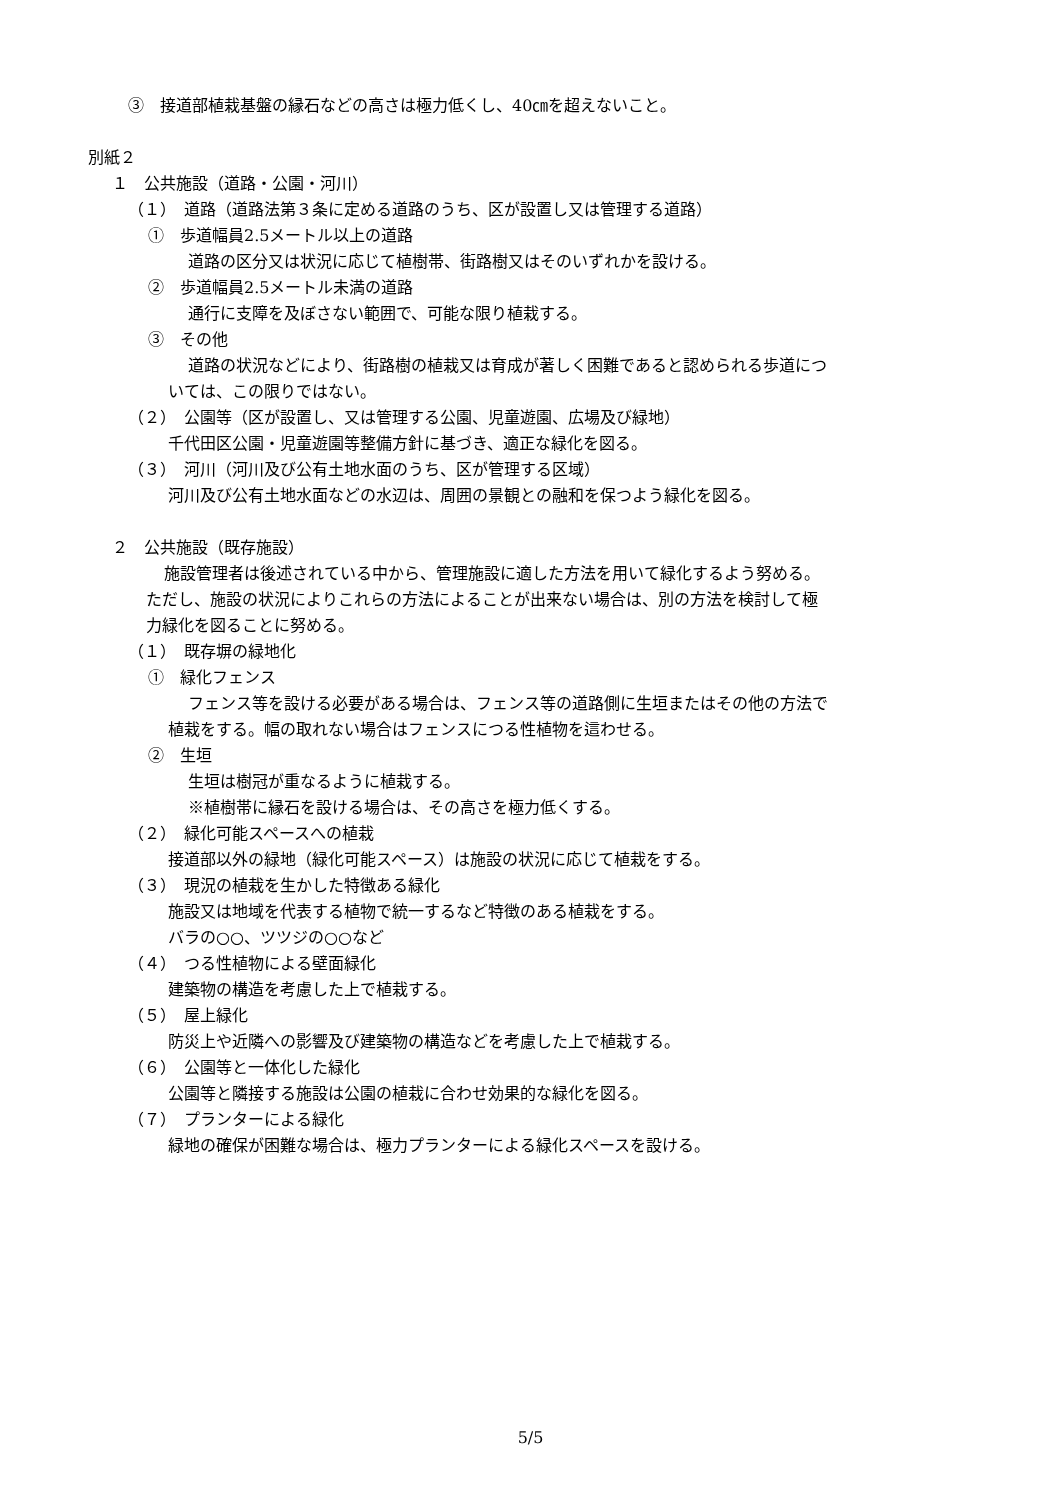③　接道部植栽基盤の縁石などの高さは極力低くし、40㎝を超えないこと。
別紙２
１　公共施設（道路・公園・河川）
（１）　道路（道路法第３条に定める道路のうち、区が設置し又は管理する道路）
①　歩道幅員2.5メートル以上の道路
道路の区分又は状況に応じて植樹帯、街路樹又はそのいずれかを設ける。
②　歩道幅員2.5メートル未満の道路
通行に支障を及ぼさない範囲で、可能な限り植栽する。
③　その他
道路の状況などにより、街路樹の植栽又は育成が著しく困難であると認められる歩道につ
いては、この限りではない。
（２）　公園等（区が設置し、又は管理する公園、児童遊園、広場及び緑地）
千代田区公園・児童遊園等整備方針に基づき、適正な緑化を図る。
（３）　河川（河川及び公有土地水面のうち、区が管理する区域）
河川及び公有土地水面などの水辺は、周囲の景観との融和を保つよう緑化を図る。
２　公共施設（既存施設）
施設管理者は後述されている中から、管理施設に適した方法を用いて緑化するよう努める。
ただし、施設の状況によりこれらの方法によることが出来ない場合は、別の方法を検討して極
力緑化を図ることに努める。
（１）　既存塀の緑地化
①　緑化フェンス
フェンス等を設ける必要がある場合は、フェンス等の道路側に生垣またはその他の方法で
植栽をする。幅の取れない場合はフェンスにつる性植物を這わせる。
②　生垣
生垣は樹冠が重なるように植栽する。
※植樹帯に縁石を設ける場合は、その高さを極力低くする。
（２）　緑化可能スペースへの植栽
接道部以外の緑地（緑化可能スペース）は施設の状況に応じて植栽をする。
（３）　現況の植栽を生かした特徴ある緑化
施設又は地域を代表する植物で統一するなど特徴のある植栽をする。
バラの○○、ツツジの○○など
（４）　つる性植物による壁面緑化
建築物の構造を考慮した上で植栽する。
（５）　屋上緑化
防災上や近隣への影響及び建築物の構造などを考慮した上で植栽する。
（６）　公園等と一体化した緑化
公園等と隣接する施設は公園の植栽に合わせ効果的な緑化を図る。
（７）　プランターによる緑化
緑地の確保が困難な場合は、極力プランターによる緑化スペースを設ける。
5/5